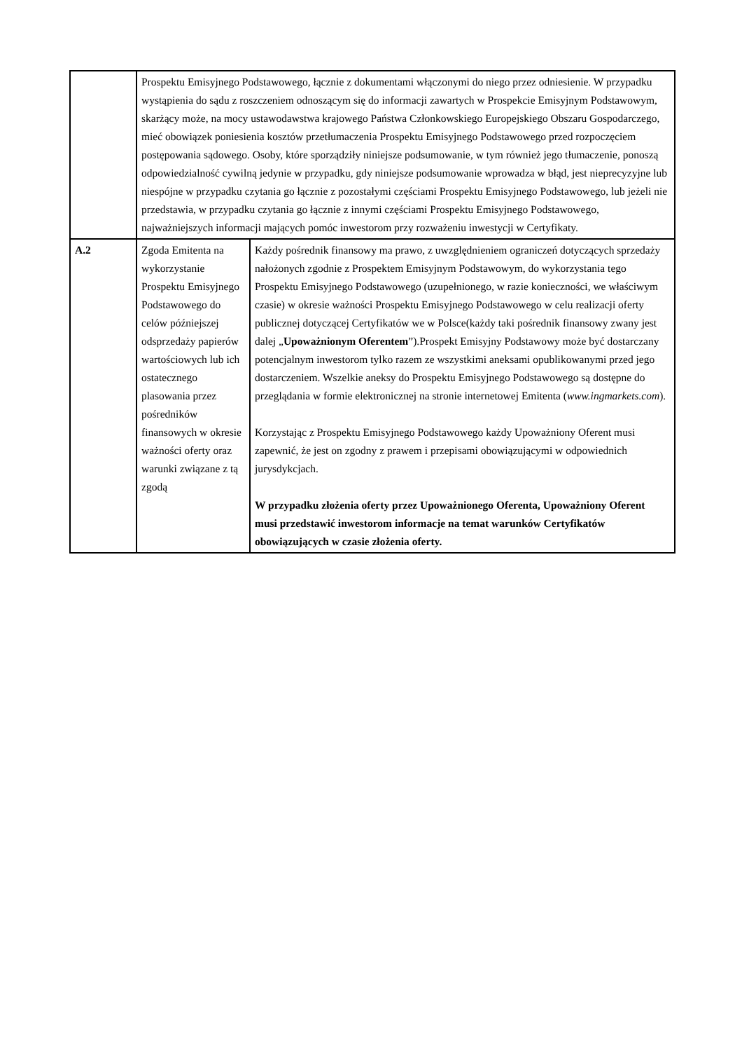| | Prospektu Emisyjnego Podstawowego, łącznie z dokumentami włączonymi do niego przez odniesienie. W przypadku wystąpienia do sądu z roszczeniem odnoszącym się do informacji zawartych w Prospekcie Emisyjnym Podstawowym, skarżący może, na mocy ustawodawstwa krajowego Państwa Członkowskiego Europejskiego Obszaru Gospodarczego, mieć obowiązek poniesienia kosztów przetłumaczenia Prospektu Emisyjnego Podstawowego przed rozpoczęciem postępowania sądowego. Osoby, które sporządziły niniejsze podsumowanie, w tym również jego tłumaczenie, ponoszą odpowiedzialność cywilną jedynie w przypadku, gdy niniejsze podsumowanie wprowadza w błąd, jest nieprecyzyjne lub niespójne w przypadku czytania go łącznie z pozostałymi częściami Prospektu Emisyjnego Podstawowego, lub jeżeli nie przedstawia, w przypadku czytania go łącznie z innymi częściami Prospektu Emisyjnego Podstawowego, najważniejszych informacji mających pomóc inwestorom przy rozważeniu inwestycji w Certyfikaty. | |
| A.2 | Zgoda Emitenta na wykorzystanie Prospektu Emisyjnego Podstawowego do celów późniejszej odsprzedaży papierów wartościowych lub ich ostatecznego plasowania przez pośredników finansowych w okresie ważności oferty oraz warunki związane z tą zgodą | Każdy pośrednik finansowy ma prawo, z uwzględnieniem ograniczeń dotyczących sprzedaży nałożonych zgodnie z Prospektem Emisyjnym Podstawowym, do wykorzystania tego Prospektu Emisyjnego Podstawowego (uzupełnionego, w razie konieczności, we właściwym czasie) w okresie ważności Prospektu Emisyjnego Podstawowego w celu realizacji oferty publicznej dotyczącej Certyfikatów we w Polsce(każdy taki pośrednik finansowy zwany jest dalej „ Upoważnionym Oferentem ”).Prospekt Emisyjny Podstawowy może być dostarczany potencjalnym inwestorom tylko razem ze wszystkimi aneksami opublikowanymi przed jego dostarczeniem. Wszelkie aneksy do Prospektu Emisyjnego Podstawowego są dostępne do przeglądania w formie elektronicznej na stronie internetowej Emitenta ( www.ingmarkets.com ). Korzystając z Prospektu Emisyjnego Podstawowego każdy Upoważniony Oferent musi zapewnić, że jest on zgodny z prawem i przepisami obowiązującymi w odpowiednich jurysdykcjach. W przypadku złożenia oferty przez Upoważnionego Oferenta, Upoważniony Oferent musi przedstawić inwestorom informacje na temat warunków Certyfikatów obowiązujących w czasie złożenia oferty. |